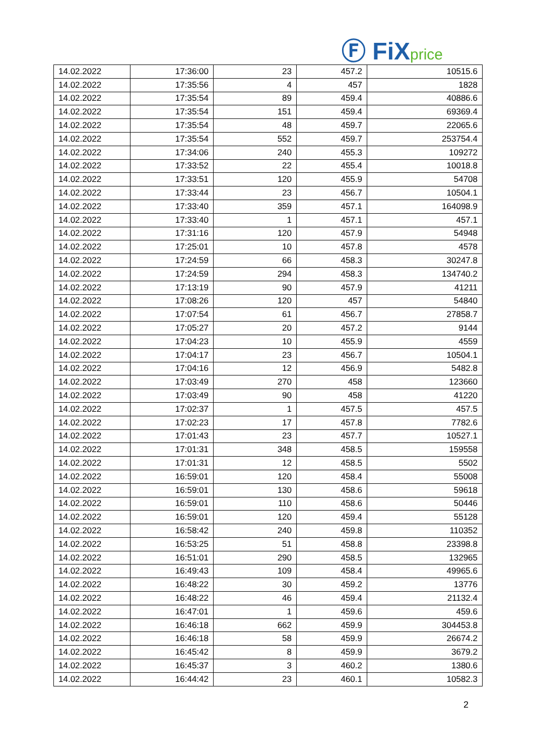Ⓕ FiXprice
| 14.02.2022 | 17:36:00 | 23 | 457.2 | 10515.6 |
| 14.02.2022 | 17:35:56 | 4 | 457 | 1828 |
| 14.02.2022 | 17:35:54 | 89 | 459.4 | 40886.6 |
| 14.02.2022 | 17:35:54 | 151 | 459.4 | 69369.4 |
| 14.02.2022 | 17:35:54 | 48 | 459.7 | 22065.6 |
| 14.02.2022 | 17:35:54 | 552 | 459.7 | 253754.4 |
| 14.02.2022 | 17:34:06 | 240 | 455.3 | 109272 |
| 14.02.2022 | 17:33:52 | 22 | 455.4 | 10018.8 |
| 14.02.2022 | 17:33:51 | 120 | 455.9 | 54708 |
| 14.02.2022 | 17:33:44 | 23 | 456.7 | 10504.1 |
| 14.02.2022 | 17:33:40 | 359 | 457.1 | 164098.9 |
| 14.02.2022 | 17:33:40 | 1 | 457.1 | 457.1 |
| 14.02.2022 | 17:31:16 | 120 | 457.9 | 54948 |
| 14.02.2022 | 17:25:01 | 10 | 457.8 | 4578 |
| 14.02.2022 | 17:24:59 | 66 | 458.3 | 30247.8 |
| 14.02.2022 | 17:24:59 | 294 | 458.3 | 134740.2 |
| 14.02.2022 | 17:13:19 | 90 | 457.9 | 41211 |
| 14.02.2022 | 17:08:26 | 120 | 457 | 54840 |
| 14.02.2022 | 17:07:54 | 61 | 456.7 | 27858.7 |
| 14.02.2022 | 17:05:27 | 20 | 457.2 | 9144 |
| 14.02.2022 | 17:04:23 | 10 | 455.9 | 4559 |
| 14.02.2022 | 17:04:17 | 23 | 456.7 | 10504.1 |
| 14.02.2022 | 17:04:16 | 12 | 456.9 | 5482.8 |
| 14.02.2022 | 17:03:49 | 270 | 458 | 123660 |
| 14.02.2022 | 17:03:49 | 90 | 458 | 41220 |
| 14.02.2022 | 17:02:37 | 1 | 457.5 | 457.5 |
| 14.02.2022 | 17:02:23 | 17 | 457.8 | 7782.6 |
| 14.02.2022 | 17:01:43 | 23 | 457.7 | 10527.1 |
| 14.02.2022 | 17:01:31 | 348 | 458.5 | 159558 |
| 14.02.2022 | 17:01:31 | 12 | 458.5 | 5502 |
| 14.02.2022 | 16:59:01 | 120 | 458.4 | 55008 |
| 14.02.2022 | 16:59:01 | 130 | 458.6 | 59618 |
| 14.02.2022 | 16:59:01 | 110 | 458.6 | 50446 |
| 14.02.2022 | 16:59:01 | 120 | 459.4 | 55128 |
| 14.02.2022 | 16:58:42 | 240 | 459.8 | 110352 |
| 14.02.2022 | 16:53:25 | 51 | 458.8 | 23398.8 |
| 14.02.2022 | 16:51:01 | 290 | 458.5 | 132965 |
| 14.02.2022 | 16:49:43 | 109 | 458.4 | 49965.6 |
| 14.02.2022 | 16:48:22 | 30 | 459.2 | 13776 |
| 14.02.2022 | 16:48:22 | 46 | 459.4 | 21132.4 |
| 14.02.2022 | 16:47:01 | 1 | 459.6 | 459.6 |
| 14.02.2022 | 16:46:18 | 662 | 459.9 | 304453.8 |
| 14.02.2022 | 16:46:18 | 58 | 459.9 | 26674.2 |
| 14.02.2022 | 16:45:42 | 8 | 459.9 | 3679.2 |
| 14.02.2022 | 16:45:37 | 3 | 460.2 | 1380.6 |
| 14.02.2022 | 16:44:42 | 23 | 460.1 | 10582.3 |
2